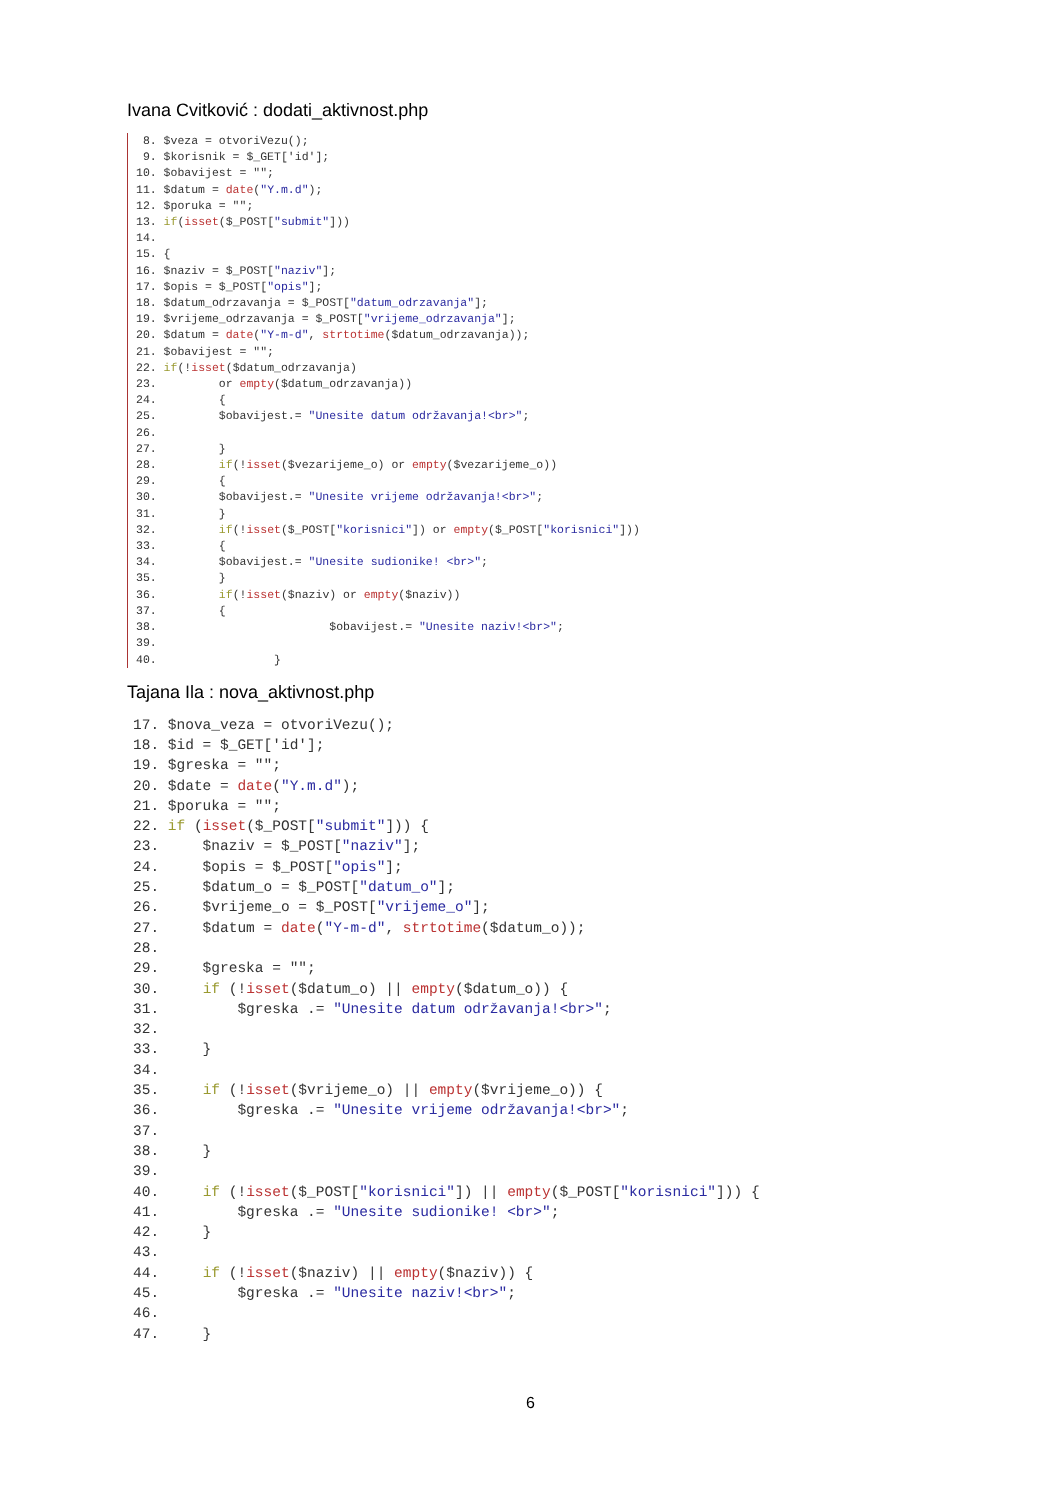Ivana Cvitković : dodati_aktivnost.php
 8. $veza = otvoriVezu();
 9. $korisnik = $_GET['id'];
10. $obavijest = "";
11. $datum = date("Y.m.d");
12. $poruka = "";
13. if(isset($_POST["submit"]))
14.
15. {
16. $naziv = $_POST["naziv"];
17. $opis = $_POST["opis"];
18. $datum_odrzavanja = $_POST["datum_odrzavanja"];
19. $vrijeme_odrzavanja = $_POST["vrijeme_odrzavanja"];
20. $datum = date("Y-m-d", strtotime($datum_odrzavanja));
21. $obavijest = "";
22. if(!isset($datum_odrzavanja)
23.         or empty($datum_odrzavanja))
24.         {
25.         $obavijest.= "Unesite datum održavanja!<br>";
26.
27.         }
28.         if(!isset($vezarijeme_o) or empty($vezarijeme_o))
29.         {
30.         $obavijest.= "Unesite vrijeme održavanja!<br>";
31.         }
32.         if(!isset($_POST["korisnici"]) or empty($_POST["korisnici"]))
33.         {
34.         $obavijest.= "Unesite sudionike! <br>";
35.         }
36.         if(!isset($naziv) or empty($naziv))
37.         {
38.                         $obavijest.= "Unesite naziv!<br>";
39.
40.                 }
Tajana Ila : nova_aktivnost.php
17. $nova_veza = otvoriVezu();
18. $id = $_GET['id'];
19. $greska = "";
20. $date = date("Y.m.d");
21. $poruka = "";
22. if (isset($_POST["submit"])) {
23.     $naziv = $_POST["naziv"];
24.     $opis = $_POST["opis"];
25.     $datum_o = $_POST["datum_o"];
26.     $vrijeme_o = $_POST["vrijeme_o"];
27.     $datum = date("Y-m-d", strtotime($datum_o));
28.
29.     $greska = "";
30.     if (!isset($datum_o) || empty($datum_o)) {
31.         $greska .= "Unesite datum održavanja!<br>";
32.
33.     }
34.
35.     if (!isset($vrijeme_o) || empty($vrijeme_o)) {
36.         $greska .= "Unesite vrijeme održavanja!<br>";
37.
38.     }
39.
40.     if (!isset($_POST["korisnici"]) || empty($_POST["korisnici"])) {
41.         $greska .= "Unesite sudionike! <br>";
42.     }
43.
44.     if (!isset($naziv) || empty($naziv)) {
45.         $greska .= "Unesite naziv!<br>";
46.
47.     }
6